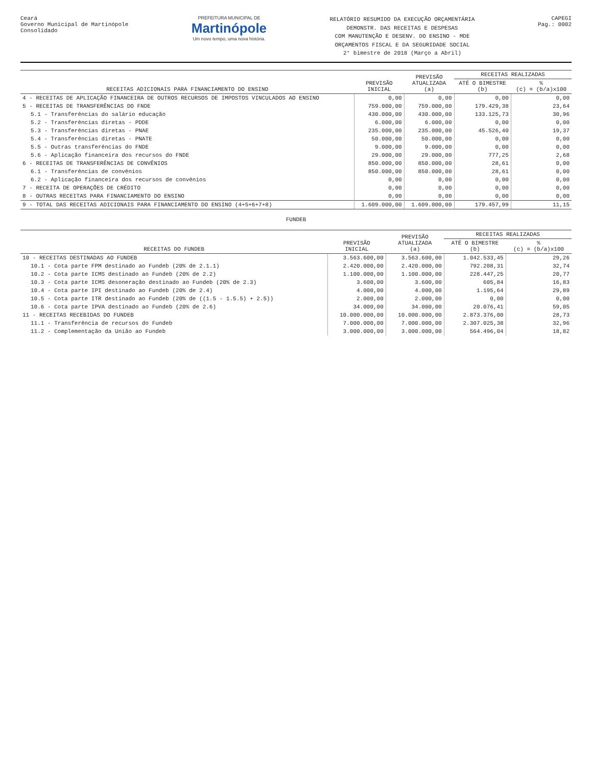Ceará
Governo Municipal de Martinópole
Consolidado
PREFEITURA MUNICIPAL DE
Martinópole
Um novo tempo, uma nova história.
RELATÓRIO RESUMIDO DA EXECUÇÃO ORÇAMENTÁRIA
DEMONSTR. DAS RECEITAS E DESPESAS
COM MANUTENÇÃO E DESENV. DO ENSINO - MDE
ORÇAMENTOS FISCAL E DA SEGURIDADE SOCIAL
2° bimestre de 2018 (Março a Abril)
CAPEGI
Pag.: 0002
| RECEITAS ADICIONAIS PARA FINANCIAMENTO DO ENSINO | PREVISÃO INICIAL | PREVISÃO ATUALIZADA (a) | RECEITAS REALIZADAS | |
| --- | --- | --- | --- | --- |
| | | | ATÉ O BIMESTRE (b) | % (c) = (b/a)x100 |
| 4 - RECEITAS DE APLICAÇÃO FINANCEIRA DE OUTROS RECURSOS DE IMPOSTOS VINCULADOS AO ENSINO | 0,00 | 0,00 | 0,00 | 0,00 |
| 5 - RECEITAS DE TRANSFERÊNCIAS DO FNDE | 759.000,00 | 759.000,00 | 179.429,38 | 23,64 |
| 5.1 - Transferências do salário educação | 430.000,00 | 430.000,00 | 133.125,73 | 30,96 |
| 5.2 - Transferências diretas - PDDE | 6.000,00 | 6.000,00 | 0,00 | 0,00 |
| 5.3 - Transferências diretas - PNAE | 235.000,00 | 235.000,00 | 45.526,40 | 19,37 |
| 5.4 - Transferências diretas - PNATE | 50.000,00 | 50.000,00 | 0,00 | 0,00 |
| 5.5 - Outras transferências do FNDE | 9.000,00 | 9.000,00 | 0,00 | 0,00 |
| 5.6 - Aplicação financeira dos recursos do FNDE | 29.000,00 | 29.000,00 | 777,25 | 2,68 |
| 6 - RECEITAS DE TRANSFERÊNCIAS DE CONVÊNIOS | 850.000,00 | 850.000,00 | 28,61 | 0,00 |
| 6.1 - Transferências de convênios | 850.000,00 | 850.000,00 | 28,61 | 0,00 |
| 6.2 - Aplicação financeira dos recursos de convênios | 0,00 | 0,00 | 0,00 | 0,00 |
| 7 - RECEITA DE OPERAÇÕES DE CRÉDITO | 0,00 | 0,00 | 0,00 | 0,00 |
| 8 - OUTRAS RECEITAS PARA FINANCIAMENTO DO ENSINO | 0,00 | 0,00 | 0,00 | 0,00 |
| 9 - TOTAL DAS RECEITAS ADICIONAIS PARA FINANCIAMENTO DO ENSINO (4+5+6+7+8) | 1.609.000,00 | 1.609.000,00 | 179.457,99 | 11,15 |
FUNDEB
| RECEITAS DO FUNDEB | PREVISÃO INICIAL | PREVISÃO ATUALIZADA (a) | RECEITAS REALIZADAS | |
| --- | --- | --- | --- | --- |
| | | | ATÉ O BIMESTRE (b) | % (c) = (b/a)x100 |
| 10 - RECEITAS DESTINADAS AO FUNDEB | 3.563.600,00 | 3.563.600,00 | 1.042.533,45 | 29,26 |
| 10.1 - Cota parte FPM destinado ao Fundeb (20% de 2.1.1) | 2.420.000,00 | 2.420.000,00 | 792.208,31 | 32,74 |
| 10.2 - Cota parte ICMS destinado ao Fundeb (20% de 2.2) | 1.100.000,00 | 1.100.000,00 | 228.447,25 | 20,77 |
| 10.3 - Cota parte ICMS desoneração destinado ao Fundeb (20% de 2.3) | 3.600,00 | 3.600,00 | 605,84 | 16,83 |
| 10.4 - Cota parte IPI destinado ao Fundeb (20% de 2.4) | 4.000,00 | 4.000,00 | 1.195,64 | 29,89 |
| 10.5 - Cota parte ITR destinado ao Fundeb (20% de ((1.5 - 1.5.5) + 2.5)) | 2.000,00 | 2.000,00 | 0,00 | 0,00 |
| 10.6 - Cota parte IPVA destinado ao Fundeb (20% de 2.6) | 34.000,00 | 34.000,00 | 20.076,41 | 59,05 |
| 11 - RECEITAS RECEBIDAS DO FUNDEB | 10.000.000,00 | 10.000.000,00 | 2.873.376,00 | 28,73 |
| 11.1 - Transferência de recursos do Fundeb | 7.000.000,00 | 7.000.000,00 | 2.307.025,38 | 32,96 |
| 11.2 - Complementação da União ao Fundeb | 3.000.000,00 | 3.000.000,00 | 564.496,04 | 18,82 |